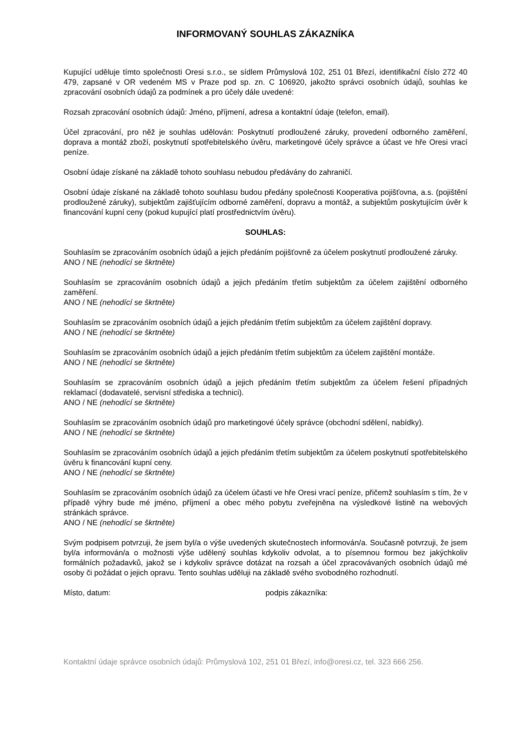INFORMOVANÝ SOUHLAS ZÁKAZNÍKA
Kupující uděluje tímto společnosti Oresi s.r.o., se sídlem Průmyslová 102, 251 01 Březí, identifikační číslo 272 40 479, zapsané v OR vedeném MS v Praze pod sp. zn. C 106920, jakožto správci osobních údajů, souhlas ke zpracování osobních údajů za podmínek a pro účely dále uvedené:
Rozsah zpracování osobních údajů: Jméno, příjmení, adresa a kontaktní údaje (telefon, email).
Účel zpracování, pro něž je souhlas udělován: Poskytnutí prodloužené záruky, provedení odborného zaměření, doprava a montáž zboží, poskytnutí spotřebitelského úvěru, marketingové účely správce a účast ve hře Oresi vrací peníze.
Osobní údaje získané na základě tohoto souhlasu nebudou předávány do zahraničí.
Osobní údaje získané na základě tohoto souhlasu budou předány společnosti Kooperativa pojišťovna, a.s. (pojištění prodloužené záruky), subjektům zajišťujícím odborné zaměření, dopravu a montáž, a subjektům poskytujícím úvěr k financování kupní ceny (pokud kupující platí prostřednictvím úvěru).
SOUHLAS:
Souhlasím se zpracováním osobních údajů a jejich předáním pojišťovně za účelem poskytnutí prodloužené záruky.
ANO / NE (nehodící se škrtněte)
Souhlasím se zpracováním osobních údajů a jejich předáním třetím subjektům za účelem zajištění odborného zaměření.
ANO / NE (nehodící se škrtněte)
Souhlasím se zpracováním osobních údajů a jejich předáním třetím subjektům za účelem zajištění dopravy.
ANO / NE (nehodící se škrtněte)
Souhlasím se zpracováním osobních údajů a jejich předáním třetím subjektům za účelem zajištění montáže.
ANO / NE (nehodící se škrtněte)
Souhlasím se zpracováním osobních údajů a jejich předáním třetím subjektům za účelem řešení případných reklamací (dodavatelé, servisní střediska a technici).
ANO / NE (nehodící se škrtněte)
Souhlasím se zpracováním osobních údajů pro marketingové účely správce (obchodní sdělení, nabídky).
ANO / NE (nehodící se škrtněte)
Souhlasím se zpracováním osobních údajů a jejich předáním třetím subjektům za účelem poskytnutí spotřebitelského úvěru k financování kupní ceny.
ANO / NE (nehodící se škrtněte)
Souhlasím se zpracováním osobních údajů za účelem účasti ve hře Oresi vrací peníze, přičemž souhlasím s tím, že v případě výhry bude mé jméno, příjmení a obec mého pobytu zveřejněna na výsledkové listině na webových stránkách správce.
ANO / NE (nehodící se škrtněte)
Svým podpisem potvrzuji, že jsem byl/a o výše uvedených skutečnostech informován/a. Současně potvrzuji, že jsem byl/a informován/a o možnosti výše udělený souhlas kdykoliv odvolat, a to písemnou formou bez jakýchkoliv formálních požadavků, jakož se i kdykoliv správce dotázat na rozsah a účel zpracovávaných osobních údajů mé osoby či požádat o jejich opravu. Tento souhlas uděluji na základě svého svobodného rozhodnutí.
Místo, datum: podpis zákazníka:
Kontaktní údaje správce osobních údajů: Průmyslová 102, 251 01 Březí, info@oresi.cz, tel. 323 666 256.